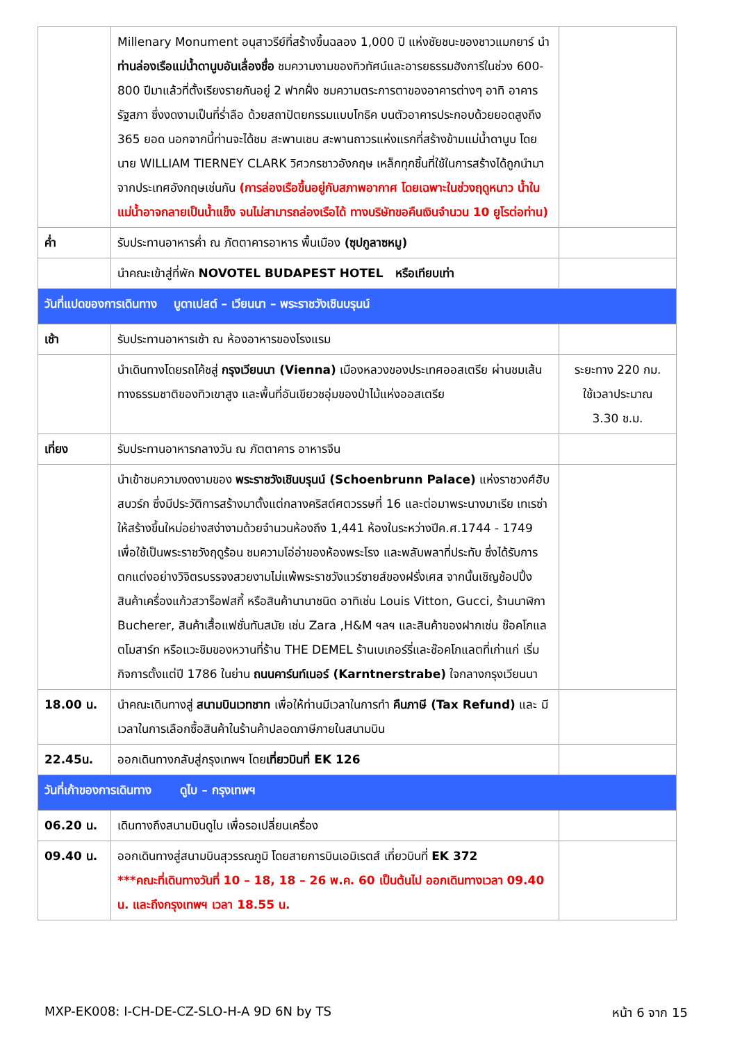| | Millenary Monument อนุสาวรีย์ที่สร้างขึ้นฉลอง 1,000 ปี แห่งชัยชนะของชาวแมกยาร์ นำ ท่านล่องเรือแม่น้ำดานูบอันเลื่องชื่อ ชมความงามของทิวทัศน์และอารยธรรมฮังการีในช่วง 600-800 ปีมาแล้วที่ตั้งเรียงรายกันอยู่ 2 ฟากฝั่ง ชมความตระการตาของอาคารต่างๆ อาทิ อาคารรัฐสภา ซึ่งงดงามเป็นที่ร่ำลือ ด้วยสถาปัตยกรรมแบบโกธิค บนตัวอาคารประกอบด้วยยอดสูงถึง 365 ยอด นอกจากนี้ท่านจะได้ชม สะพานเชน สะพานถาวรแห่งแรกที่สร้างข้ามแม่น้ำดานูบ โดยนาย WILLIAM TIERNEY CLARK วิศวกรชาวอังกฤษ เหล็กทุกชิ้นที่ใช้ในการสร้างได้ถูกนำมาจากประเทศอังกฤษเช่นกัน (การล่องเรือขึ้นอยู่กับสภาพอากาศ โดยเฉพาะในช่วงฤดูหนาว น้ำในแม่น้ำอาจกลายเป็นน้ำแข็ง จนไม่สามารถล่องเรือได้ ทางบริษัทขอคืนเงินจำนวน 10 ยูโรต่อท่าน) | |
| ค่ำ | รับประทานอาหารค่ำ ณ ภัตตาคารอาหาร พื้นเมือง (ซุปกูลาซหมู) | |
| | นำคณะเข้าสู่ที่พัก NOVOTEL BUDAPEST HOTEL หรือเทียบเท่า | |
| วันที่แปดของการเดินทาง บูดาเปสต์ – เวียนนา – พระราชวังเชินบรุนน์ | | |
| เช้า | รับประทานอาหารเช้า ณ ห้องอาหารของโรงแรม | |
| | นำเดินทางโดยรถโค้ชสู่ กรุงเวียนนา (Vienna) เมืองหลวงของประเทศออสเตรีย ผ่านชมเส้นทางธรรมชาติของทิวเขาสูง และพื้นที่อันเขียวชอุ่มของป่าไม้แห่งออสเตรีย | ระยะทาง 220 กม. ใช้เวลาประมาณ 3.30 ช.ม. |
| เที่ยง | รับประทานอาหารกลางวัน ณ ภัตตาคาร อาหารจีน | |
| | นำเข้าชมความงดงามของ พระราชวังเชินบรุนน์ (Schoenbrunn Palace) แห่งราชวงศ์ฮับสบวร์ก ซึ่งมีประวัติการสร้างมาตั้งแต่กลางคริสต์ศตวรรษที่ 16 และต่อมาพระนางมาเรีย เทเรซ่า ให้สร้างขึ้นใหม่อย่างสง่างามด้วยจำนวนห้องถึง 1,441 ห้องในระหว่างปีค.ศ.1744 - 1749 เพื่อใช้เป็นพระราชวังฤดูร้อน ชมความโอ่อ่าของห้องพระโรง และพลับพลาที่ประทับ ซึ่งได้รับการตกแต่งอย่างวิจิตรบรรจงสวยงามไม่แพ้พระราชวังแวร์ซายส์ของฝรั่งเศส จากนั้นเชิญช้อปปิ้งสินค้าเครื่องแก้วสวาร็อฟสกี้ หรือสินค้านานาชนิด อาทิเช่น Louis Vitton, Gucci, ร้านนาฬิกา Bucherer, สินค้าเสื้อแฟชั่นทันสมัย เช่น Zara ,H&M ฯลฯ และสินค้าของฝากเช่น ช๊อคโกแลตโมสาร์ท หรือแวะชิมของหวานที่ร้าน THE DEMEL ร้านเบเกอร์รี่และช๊อคโกแลตที่เก่าแก่ เริ่มกิจการตั้งแต่ปี 1786 ในย่าน ถนนคาร์นท์เนอร์ (Karntnerstrabe) ใจกลางกรุงเวียนนา | |
| 18.00 น. | นำคณะเดินทางสู่ สนามบินเวทชาท เพื่อให้ท่านมีเวลาในการทำ คืนภาษี (Tax Refund) และ มีเวลาในการเลือกซื้อสินค้าในร้านค้าปลอดภาษีภายในสนามบิน | |
| 22.45น. | ออกเดินทางกลับสู่กรุงเทพฯ โดย เที่ยวบินที่ EK 126 | |
| วันที่เก้าของการเดินทาง ดูไบ – กรุงเทพฯ | | |
| 06.20 น. | เดินทางถึงสนามบินดูไบ เพื่อรอเปลี่ยนเครื่อง | |
| 09.40 น. | ออกเดินทางสู่สนามบินสุวรรณภูมิ โดยสายการบินเอมิเรตส์ เที่ยวบินที่ EK 372 ***คณะที่เดินทางวันที่ 10 – 18, 18 – 26 พ.ค. 60 เป็นต้นไป ออกเดินทางเวลา 09.40 น. และถึงกรุงเทพฯ เวลา 18.55 น. | |
MXP-EK008: I-CH-DE-CZ-SLO-H-A 9D 6N by TS หน้า 6 จาก 15